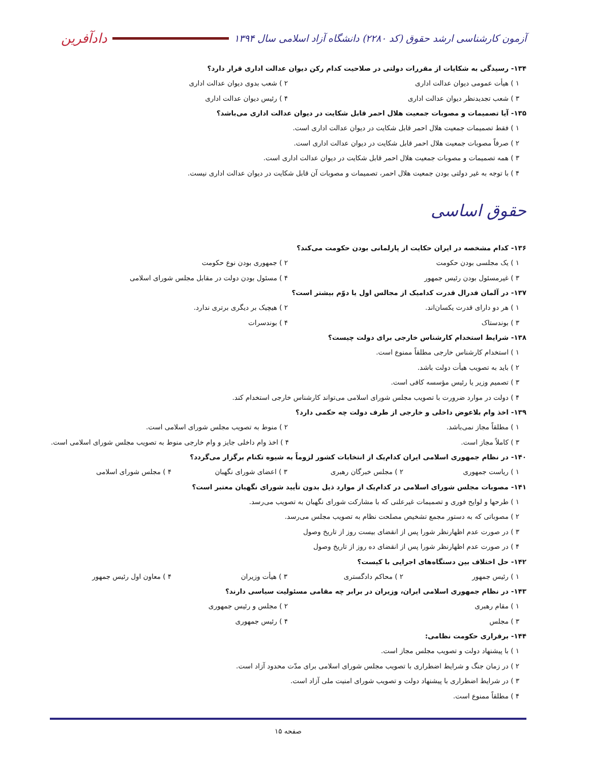آزمون کارشناسی ارشد حقوق (کد ۲۲۸۰) دانشگاه آزاد اسلامی سال ۱۳۹۴
دادآفرین
۱۳۴- رسیدگی به شکایات از مقررات دولتی در صلاحیت کدام رکن دیوان عدالت اداری قرار دارد؟
۱ ) هیأت عمومی دیوان عدالت اداری ۲ ) شعب بدوی دیوان عدالت اداری
۳ ) شعب تجدیدنظر دیوان عدالت اداری ۴ ) رئیس دیوان عدالت اداری
۱۳۵- آیا تصمیمات و مصوبات جمعیت هلال احمر قابل شکایت در دیوان عدالت اداری می‌باشد؟
۱ ) فقط تصمیمات جمعیت هلال احمر قابل شکایت در دیوان عدالت اداری است.
۲ ) صرفاً مصوبات جمعیت هلال احمر قابل شکایت در دیوان عدالت اداری است.
۳ ) همه تصمیمات و مصوبات جمعیت هلال احمر قابل شکایت در دیوان عدالت اداری است.
۴ ) با توجه به غیر دولتی بودن جمعیت هلال احمر، تصمیمات و مصوبات آن قابل شکایت در دیوان عدالت اداری نیست.
حقوق اساسی
۱۳۶- کدام مشخصه در ایران حکایت از پارلمانی بودن حکومت می‌کند؟
۱ ) یک مجلسی بودن حکومت ۲ ) جمهوری بودن نوع حکومت
۳ ) غیرمسئول بودن رئیس جمهور ۴ ) مسئول بودن دولت در مقابل مجلس شورای اسلامی
۱۳۷- در آلمان فدرال قدرت کدامیک از مجالس اول یا دوّم بیشتر است؟
۱ ) هر دو دارای قدرت یکسان‌اند. ۲ ) هیچیک بر دیگری برتری ندارد.
۳ ) بوندستاک ۴ ) بوندسرات
۱۳۸- شرایط استخدام کارشناس خارجی برای دولت چیست؟
۱ ) استخدام کارشناس خارجی مطلقاً ممنوع است.
۲ ) باید به تصویب هیأت دولت باشد.
۳ ) تصمیم وزیر یا رئیس مؤسسه کافی است.
۴ ) دولت در موارد ضرورت با تصویب مجلس شورای اسلامی می‌تواند کارشناس خارجی استخدام کند.
۱۳۹- اخذ وام بلاعوض داخلی و خارجی از طرف دولت چه حکمی دارد؟
۱ ) مطلقاً مجاز نمی‌باشد. ۲ ) منوط به تصویب مجلس شورای اسلامی است.
۳ ) کاملاً مجاز است. ۴ ) اخذ وام داخلی جایز و وام خارجی منوط به تصویب مجلس شورای اسلامی است.
۱۴۰- در نظام جمهوری اسلامی ایران کدام‌یک از انتخابات کشور لزوماً به شیوه تکنام برگزار می‌گردد؟
۱ ) ریاست جمهوری ۲ ) مجلس خبرگان رهبری ۳ ) اعضای شورای نگهبان ۴ ) مجلس شورای اسلامی
۱۴۱- مصوبات مجلس شورای اسلامی در کدام‌یک از موارد ذیل بدون تأیید شورای نگهبان معتبر است؟
۱ ) طرحها و لوایح فوری و تصمیمات غیرعلنی که با مشارکت شورای نگهبان به تصویب می‌رسد.
۲ ) مصوباتی که به دستور مجمع تشخیص مصلحت نظام به تصویب مجلس می‌رسد.
۳ ) در صورت عدم اظهارنظر شورا پس از انقضای بیست روز از تاریخ وصول
۴ ) در صورت عدم اظهارنظر شورا پس از انقضای ده روز از تاریخ وصول
۱۴۲- حل اختلاف بین دستگاه‌های اجرایی با کیست؟
۱ ) رئیس جمهور ۲ ) محاکم دادگستری ۳ ) هیأت وزیران ۴ ) معاون اول رئیس جمهور
۱۴۳- در نظام جمهوری اسلامی ایران، وزیران در برابر چه مقامی مسئولیت سیاسی دارند؟
۱ ) مقام رهبری ۲ ) مجلس و رئیس جمهوری
۳ ) مجلس ۴ ) رئیس جمهوری
۱۴۴- برقراری حکومت نظامی:
۱ ) با پیشنهاد دولت و تصویب مجلس مجاز است.
۲ ) در زمان جنگ و شرایط اضطراری با تصویب مجلس شورای اسلامی برای مدّت محدود آزاد است.
۳ ) در شرایط اضطراری با پیشنهاد دولت و تصویب شورای امنیت ملی آزاد است.
۴ ) مطلقاً ممنوع است.
صفحه ۱۵